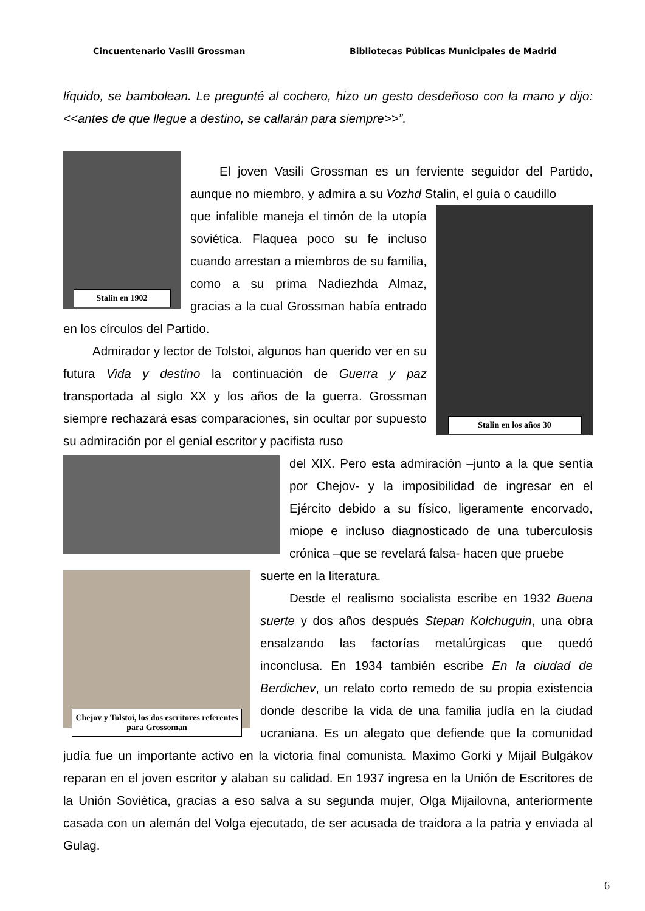Cincuentenario Vasili Grossman Bibliotecas Públicas Municipales de Madrid
líquido, se bambolean. Le pregunté al cochero, hizo un gesto desdeñoso con la mano y dijo: <<antes de que llegue a destino, se callarán para siempre>>”.
Stalin en 1902
El joven Vasili Grossman es un ferviente seguidor del Partido, aunque no miembro, y admira a su Vozhd Stalin, el guía o caudillo
Stalin en los años 30
que infalible maneja el timón de la utopía soviética. Flaquea poco su fe incluso cuando arrestan a miembros de su familia, como a su prima Nadiezhda Almaz, gracias a la cual Grossman había entrado en los círculos del Partido.
Admirador y lector de Tolstoi, algunos han querido ver en su futura Vida y destino la continuación de Guerra y paz transportada al siglo XX y los años de la guerra. Grossman siempre rechazará esas comparaciones, sin ocultar por supuesto su admiración por el genial escritor y pacifista ruso
del XIX. Pero esta admiración –junto a la que sentía por Chejov- y la imposibilidad de ingresar en el Ejército debido a su físico, ligeramente encorvado, miope e incluso diagnosticado de una tuberculosis crónica –que se revelará falsa- hacen que pruebe
Chejov y Tolstoi, los dos escritores referentes para Grossoman
suerte en la literatura.
Desde el realismo socialista escribe en 1932 Buena suerte y dos años después Stepan Kolchuguin, una obra ensalzando las factorías metalúrgicas que quedó inconclusa. En 1934 también escribe En la ciudad de Berdichev, un relato corto remedo de su propia existencia donde describe la vida de una familia judía en la ciudad ucraniana. Es un alegato que defiende que la comunidad judía fue un importante activo en la victoria final comunista. Maximo Gorki y Mijail Bulgákov reparan en el joven escritor y alaban su calidad. En 1937 ingresa en la Unión de Escritores de la Unión Soviética, gracias a eso salva a su segunda mujer, Olga Mijailovna, anteriormente casada con un alemán del Volga ejecutado, de ser acusada de traidora a la patria y enviada al Gulag.
6